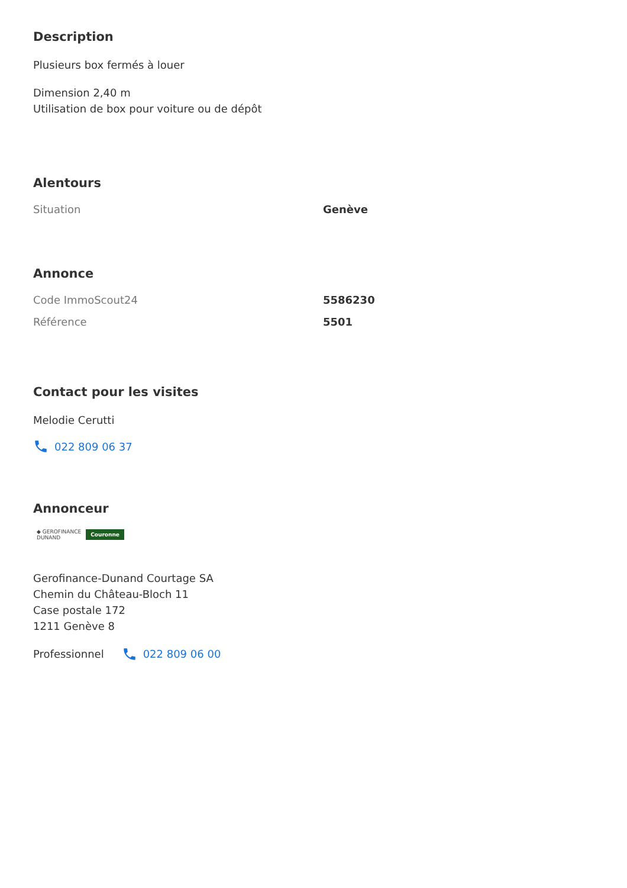Description
Plusieurs box fermés à louer
Dimension 2,40 m
Utilisation de box pour voiture ou de dépôt
Alentours
| Situation | Genève |
Annonce
| Code ImmoScout24 | 5586230 |
| Référence | 5501 |
Contact pour les visites
Melodie Cerutti
022 809 06 37
Annonceur
◆ GEROFINANCE
DUNAND Couronne
Gerofinance-Dunand Courtage SA
Chemin du Château-Bloch 11
Case postale 172
1211 Genève 8
Professionnel
022 809 06 00